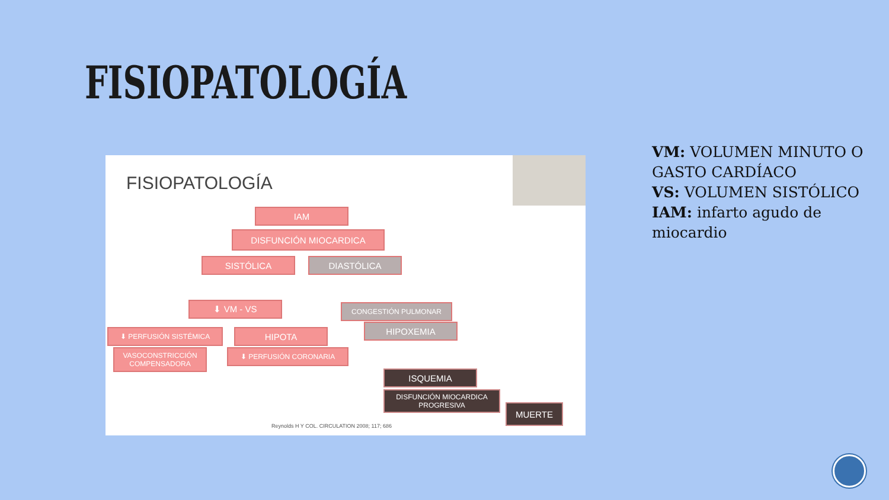FISIOPATOLOGÍA
FISIOPATOLOGÍA
IAM
DISFUNCIÓN MIOCARDICA
SISTÓLICA DIASTÓLICA
⬇ VM - VS CONGESTIÓN PULMONAR
HIPOXEMIA
⬇ PERFUSIÓN SISTÉMICA HIPOTA
VASOCONSTRICCIÓN
COMPENSADORA
⬇ PERFUSIÓN CORONARIA
ISQUEMIA
DISFUNCIÓN MIOCARDICA
PROGRESIVA
MUERTE
Reynolds H Y COL. CIRCULATION 2008; 117; 686
VM: VOLUMEN MINUTO O GASTO CARDÍACO
VS: VOLUMEN SISTÓLICO
IAM: infarto agudo de miocardio